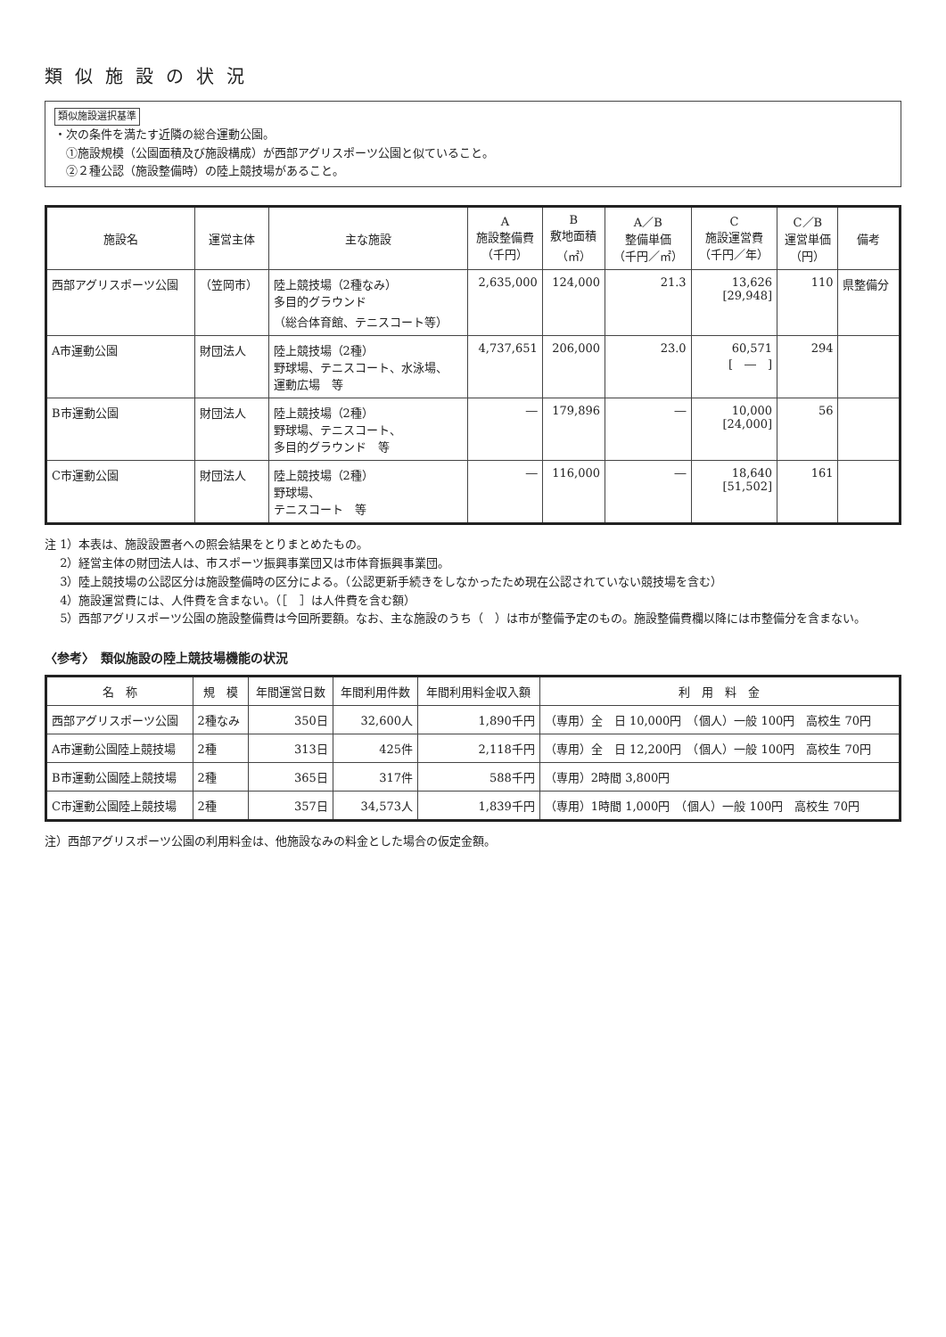類似施設の状況
類似施設選択基準
・次の条件を満たす近隣の総合運動公園。
　①施設規模（公園面積及び施設構成）が西部アグリスポーツ公園と似ていること。
　②２種公認（施設整備時）の陸上競技場があること。
| 施設名 | 運営主体 | 主な施設 | A 施設整備費 （千円） | B 敷地面積 （㎡） | A／B 整備単価 （千円／㎡） | C 施設運営費 （千円／年） | C／B 運営単価 （円） | 備考 |
| --- | --- | --- | --- | --- | --- | --- | --- | --- |
| 西部アグリスポーツ公園 | （笠岡市） | 陸上競技場（2種なみ） 多目的グラウンド （総合体育館、テニスコート等） | 2,635,000 | 124,000 | 21.3 | 13,626 [29,948] | 110 | 県整備分 |
| A市運動公園 | 財団法人 | 陸上競技場（2種） 野球場、テニスコート、水泳場、 運動広場 等 | 4,737,651 | 206,000 | 23.0 | 60,571 [ ― ] | 294 | |
| B市運動公園 | 財団法人 | 陸上競技場（2種） 野球場、テニスコート、 多目的グラウンド 等 | ― | 179,896 | ― | 10,000 [24,000] | 56 | |
| C市運動公園 | 財団法人 | 陸上競技場（2種） 野球場、 テニスコート 等 | ― | 116,000 | ― | 18,640 [51,502] | 161 | |
注 1）本表は、施設設置者への照会結果をとりまとめたもの。
　 2）経営主体の財団法人は、市スポーツ振興事業団又は市体育振興事業団。
　 3）陸上競技場の公認区分は施設整備時の区分による。（公認更新手続きをしなかったため現在公認されていない競技場を含む）
　 4）施設運営費には、人件費を含まない。（［　］は人件費を含む額）
　 5）西部アグリスポーツ公園の施設整備費は今回所要額。なお、主な施設のうち（　）は市が整備予定のもの。施設整備費欄以降には市整備分を含まない。
〈参考〉　類似施設の陸上競技場機能の状況
| 名 称 | 規 模 | 年間運営日数 | 年間利用件数 | 年間利用料金収入額 | 利 用 料 金 |
| --- | --- | --- | --- | --- | --- |
| 西部アグリスポーツ公園 | 2種なみ | 350日 | 32,600人 | 1,890千円 | （専用）全 日 10,000円 （個人）一般 100円 高校生 70円 |
| A市運動公園陸上競技場 | 2種 | 313日 | 425件 | 2,118千円 | （専用）全 日 12,200円 （個人）一般 100円 高校生 70円 |
| B市運動公園陸上競技場 | 2種 | 365日 | 317件 | 588千円 | （専用）2時間 3,800円 |
| C市運動公園陸上競技場 | 2種 | 357日 | 34,573人 | 1,839千円 | （専用）1時間 1,000円 （個人）一般 100円 高校生 70円 |
注）西部アグリスポーツ公園の利用料金は、他施設なみの料金とした場合の仮定金額。